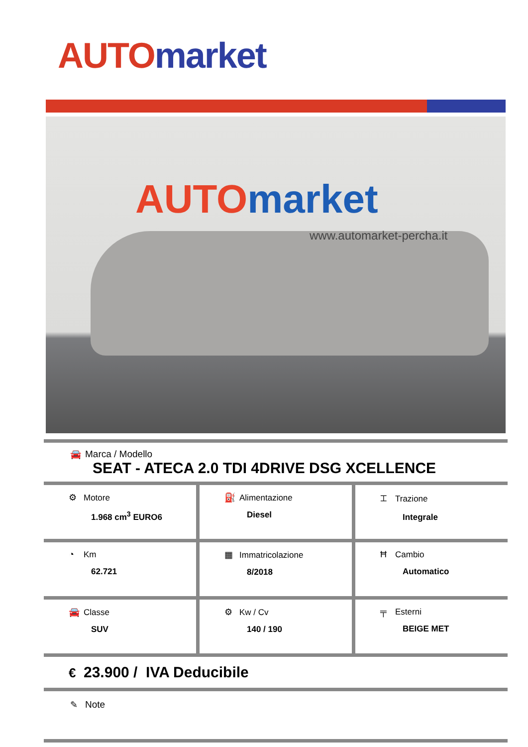AUTO market
AUTO market
www.automarket-percha.it
🚘 Marca / Modello
SEAT - ATECA 2.0 TDI 4DRIVE DSG XCELLENCE
⚙ Motore
1.968 cm<sup>3</sup> EURO6
⛽ Alimentazione
Diesel
⌶ Trazione
Integrale
◔ Km
62.721
▦ Immatricolazione
8/2018
Ħ Cambio
Automatico
🚘 Classe
SUV
⚙ Kw / Cv
140 / 190
╤ Esterni
BEIGE MET
€ 23.900 / IVA Deducibile
✎ Note